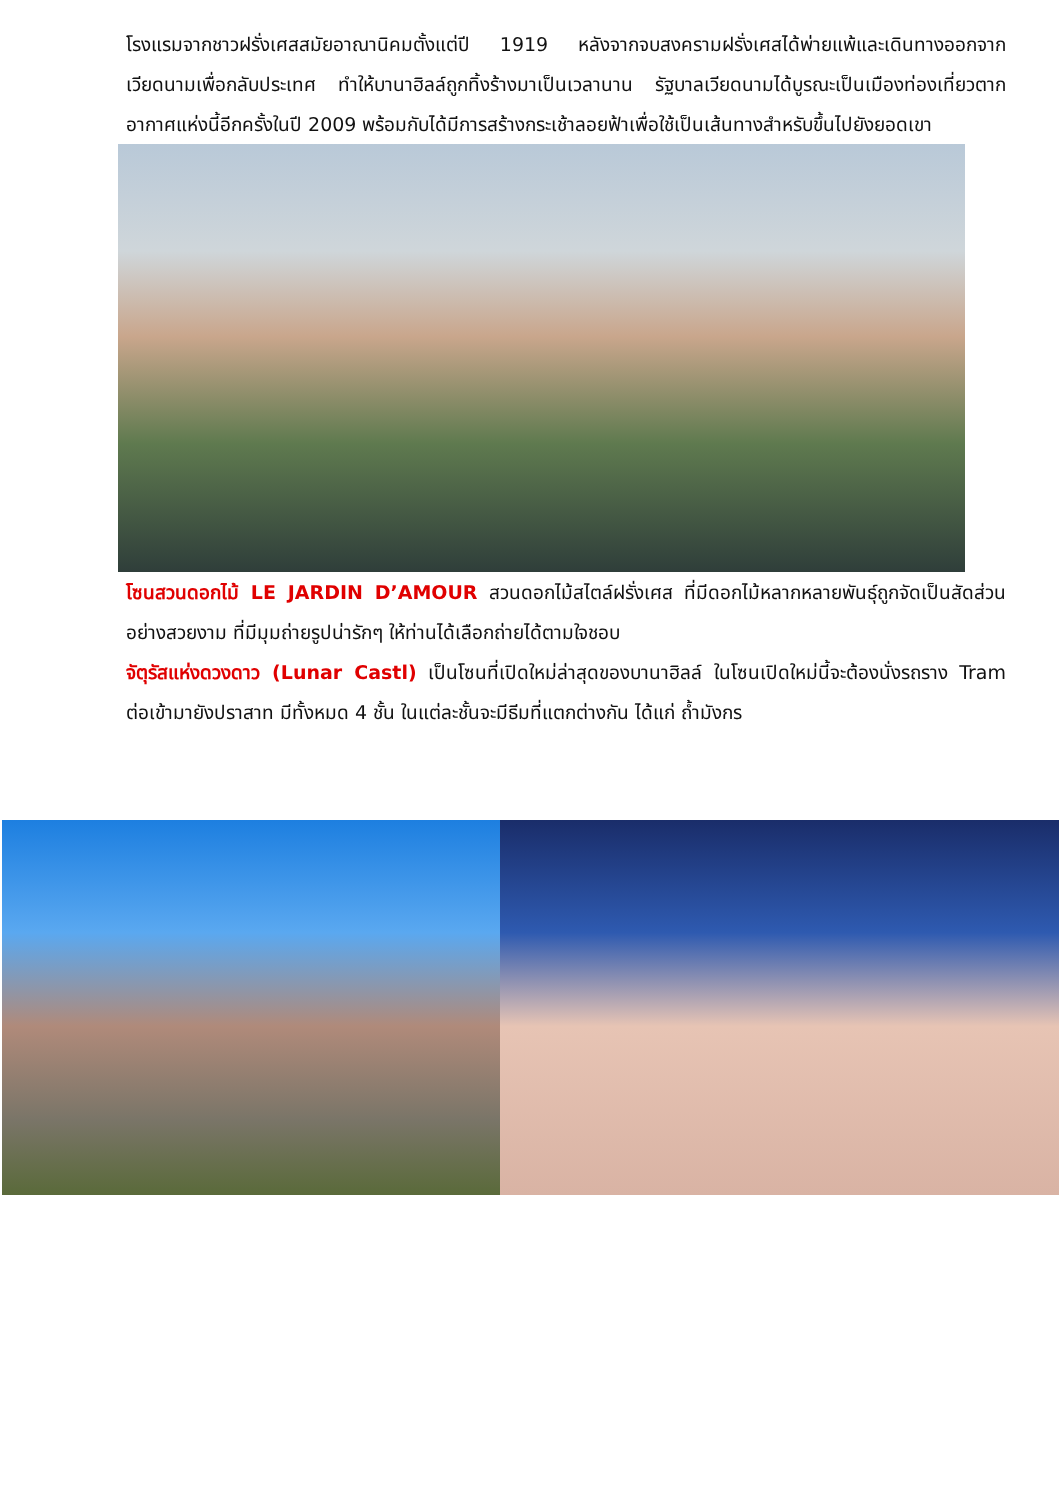โรงแรมจากชาวฝรั่งเศสสมัยอาณานิคมตั้งแต่ปี 1919 หลังจากจบสงครามฝรั่งเศสได้พ่ายแพ้และเดินทางออกจากเวียดนามเพื่อกลับประเทศ ทำให้บานาฮิลล์ถูกทิ้งร้างมาเป็นเวลานาน รัฐบาลเวียดนามได้บูรณะเป็นเมืองท่องเที่ยวตากอากาศแห่งนี้อีกครั้งในปี 2009 พร้อมกับได้มีการสร้างกระเช้าลอยฟ้าเพื่อใช้เป็นเส้นทางสำหรับขึ้นไปยังยอดเขา
โซนสวนดอกไม้ LE JARDIN D’AMOUR สวนดอกไม้สไตล์ฝรั่งเศส ที่มีดอกไม้หลากหลายพันธุ์ถูกจัดเป็นสัดส่วนอย่างสวยงาม ที่มีมุมถ่ายรูปน่ารักๆ ให้ท่านได้เลือกถ่ายได้ตามใจชอบ
จัตุรัสแห่งดวงดาว (Lunar Castl) เป็นโซนที่เปิดใหม่ล่าสุดของบานาฮิลล์ ในโซนเปิดใหม่นี้จะต้องนั่งรถราง Tram ต่อเข้ามายังปราสาท มีทั้งหมด 4 ชั้น ในแต่ละชั้นจะมีธีมที่แตกต่างกัน ได้แก่ ถ้ำมังกร